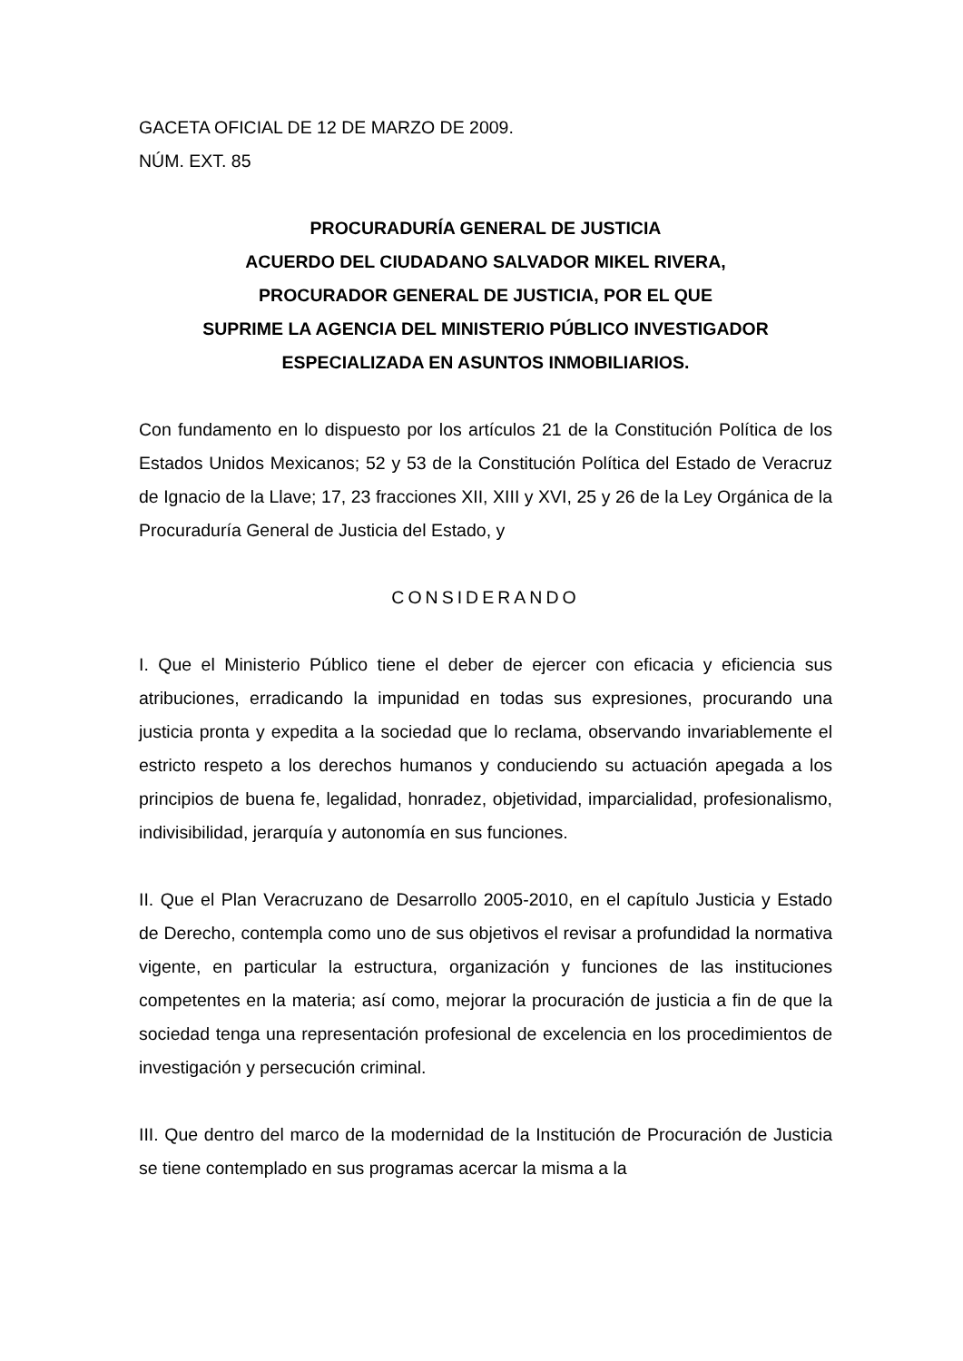GACETA OFICIAL DE 12 DE MARZO DE 2009.
NÚM. EXT. 85
PROCURADURÍA GENERAL DE JUSTICIA
ACUERDO DEL CIUDADANO SALVADOR MIKEL RIVERA,
PROCURADOR GENERAL DE JUSTICIA, POR EL QUE
SUPRIME LA AGENCIA DEL MINISTERIO PÚBLICO INVESTIGADOR
ESPECIALIZADA EN ASUNTOS INMOBILIARIOS.
Con fundamento en lo dispuesto por los artículos 21 de la Constitución Política de los Estados Unidos Mexicanos; 52 y 53 de la Constitución Política del Estado de Veracruz de Ignacio de la Llave; 17, 23 fracciones XII, XIII y XVI, 25 y 26 de la Ley Orgánica de la Procuraduría General de Justicia del Estado, y
CONSIDERANDO
I. Que el Ministerio Público tiene el deber de ejercer con eficacia y eficiencia sus atribuciones, erradicando la impunidad en todas sus expresiones, procurando una justicia pronta y expedita a la sociedad que lo reclama, observando invariablemente el estricto respeto a los derechos humanos y conduciendo su actuación apegada a los principios de buena fe, legalidad, honradez, objetividad, imparcialidad, profesionalismo, indivisibilidad, jerarquía y autonomía en sus funciones.
II. Que el Plan Veracruzano de Desarrollo 2005-2010, en el capítulo Justicia y Estado de Derecho, contempla como uno de sus objetivos el revisar a profundidad la normativa vigente, en particular la estructura, organización y funciones de las instituciones competentes en la materia; así como, mejorar la procuración de justicia a fin de que la sociedad tenga una representación profesional de excelencia en los procedimientos de investigación y persecución criminal.
III. Que dentro del marco de la modernidad de la Institución de Procuración de Justicia se tiene contemplado en sus programas acercar la misma a la